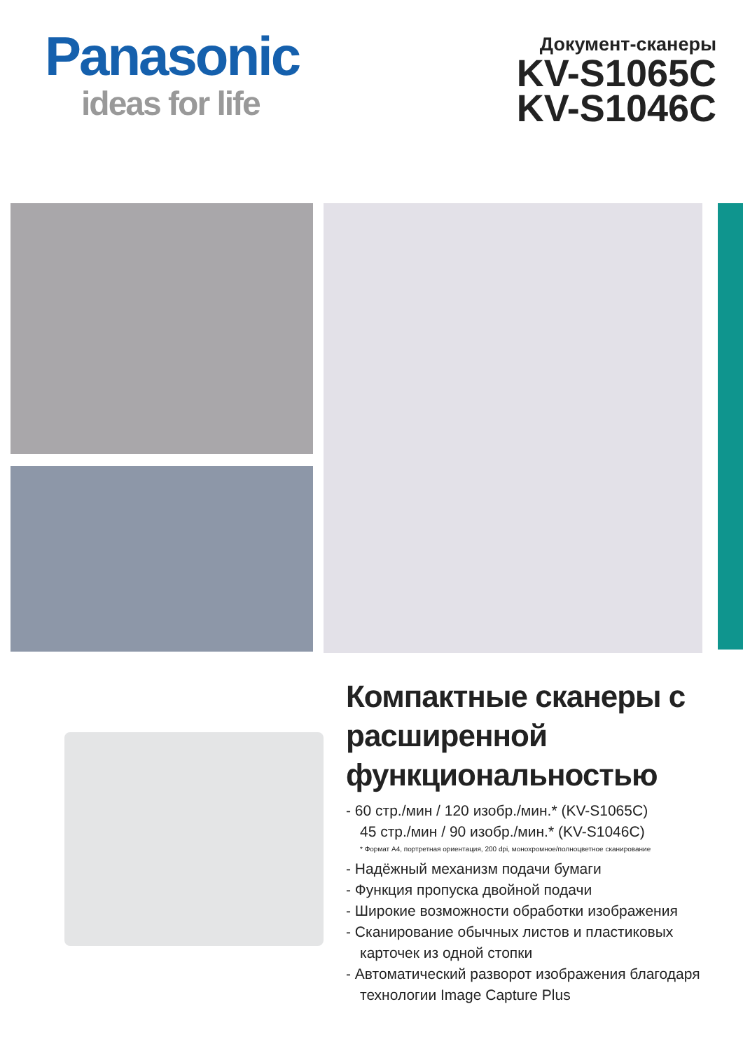Panasonic
ideas for life
Документ-сканеры
KV-S1065C
KV-S1046C
Компактные сканеры с расширенной функциональностью
- 60 стр./мин / 120 изобр./мин.* (KV-S1065C)
45 стр./мин / 90 изобр./мин.* (KV-S1046C)
* Формат А4, портретная ориентация, 200 dpi, монохромное/полноцветное сканирование
- Надёжный механизм подачи бумаги
- Функция пропуска двойной подачи
- Широкие возможности обработки изображения
- Сканирование обычных листов и пластиковых карточек из одной стопки
- Автоматический разворот изображения благодаря технологии Image Capture Plus